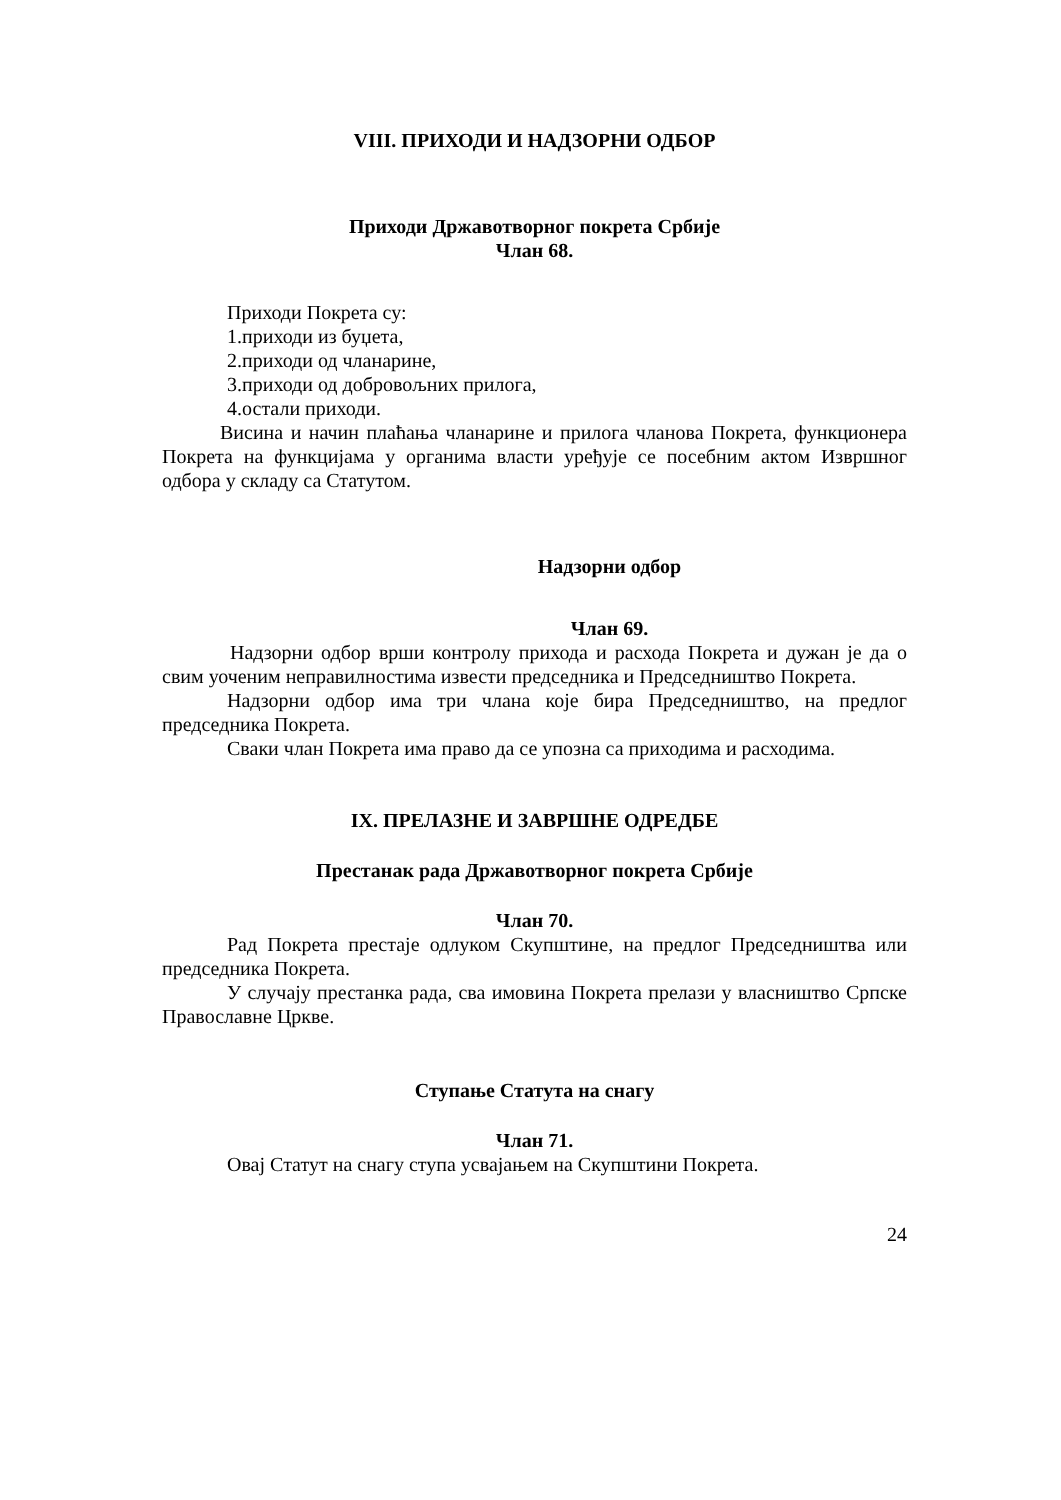VIII. ПРИХОДИ И НАДЗОРНИ ОДБОР
Приходи Државотворног покрета Србије
Члан 68.
Приходи Покрета су:
1.приходи из буџета,
2.приходи од чланарине,
3.приходи од добровољних прилога,
4.остали приходи.
Висина и начин плаћања чланарине и прилога чланова Покрета, функционера Покрета на функцијама у органима власти уређује се посебним актом Извршног одбора у складу са Статутом.
Надзорни одбор
Члан 69.
Надзорни одбор врши контролу прихода и расхода Покрета и дужан је да о свим уоченим неправилностима извести председника и Председништво Покрета.
Надзорни одбор има три члана које бира Председништво, на предлог председника Покрета.
Сваки члан Покрета има право да се упозна са приходима и расходима.
IX. ПРЕЛАЗНЕ И ЗАВРШНЕ ОДРЕДБЕ
Престанак рада Државотворног покрета Србије
Члан 70.
Рад Покрета престаје одлуком Скупштине, на предлог Председништва или председника Покрета.
У случају престанка рада, сва имовина Покрета прелази у власништво Српске Православне Цркве.
Ступање Статута на снагу
Члан 71.
Овај Статут на снагу ступа усвајањем на Скупштини Покрета.
24